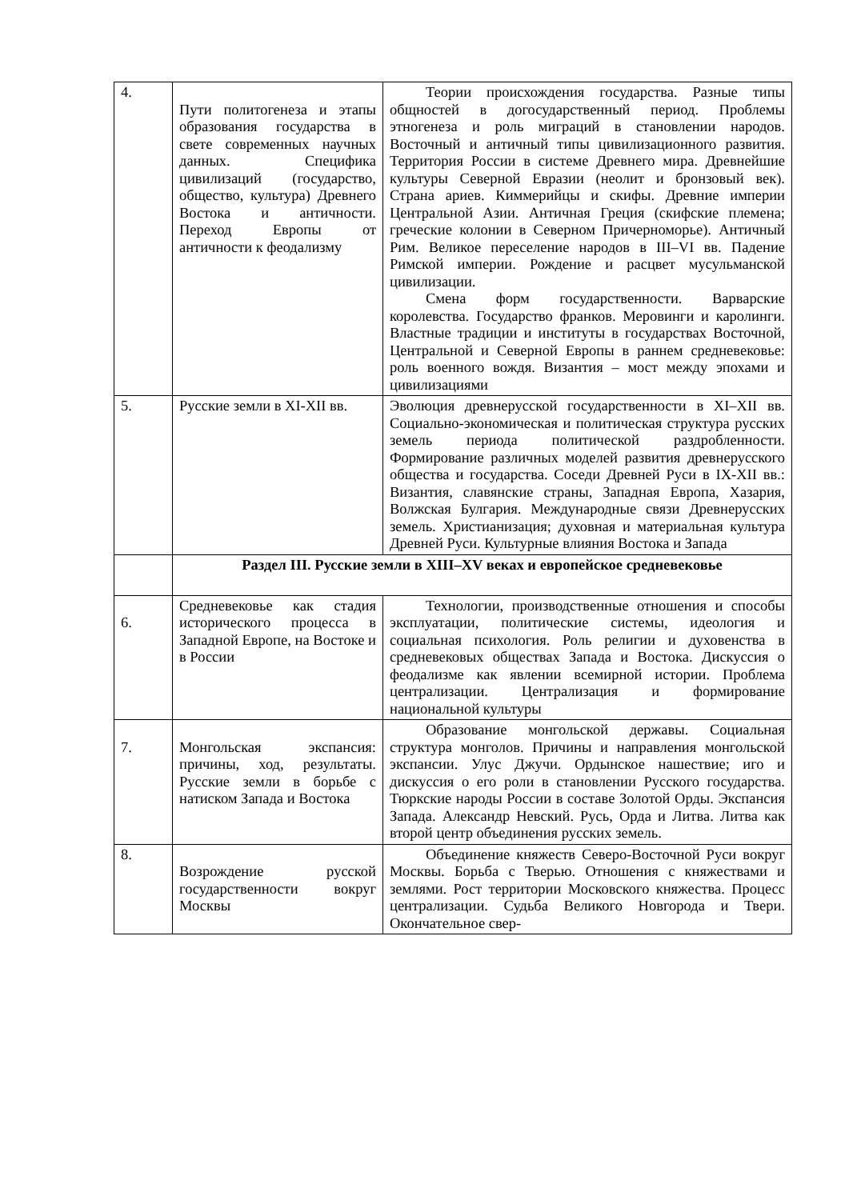| 4. | Пути политогенеза и этапы образования государства в свете современных научных данных. Специфика цивилизаций (государство, общество, культура) Древнего Востока и античности. Переход Европы от античности к феодализму | Теории происхождения государства. Разные типы общностей в догосударственный период. Проблемы этногенеза и роль миграций в становлении народов. Восточный и античный типы цивилизационного развития. Территория России в системе Древнего мира. Древнейшие культуры Северной Евразии (неолит и бронзовый век). Страна ариев. Киммерийцы и скифы. Древние империи Центральной Азии. Античная Греция (скифские племена; греческие колонии в Северном Причерноморье). Античный Рим. Великое переселение народов в III–VI вв. Падение Римской империи. Рождение и расцвет мусульманской цивилизации. Смена форм государственности. Варварские королевства. Государство франков. Меровинги и каролинги. Властные традиции и институты в государствах Восточной, Центральной и Северной Европы в раннем средневековье: роль военного вождя. Византия – мост между эпохами и цивилизациями |
| 5. | Русские земли в XI-XII вв. | Эволюция древнерусской государственности в XI–XII вв. Социально-экономическая и политическая структура русских земель периода политической раздробленности. Формирование различных моделей развития древнерусского общества и государства. Соседи Древней Руси в IX-XII вв.: Византия, славянские страны, Западная Европа, Хазария, Волжская Булгария. Международные связи Древнерусских земель. Христианизация; духовная и материальная культура Древней Руси. Культурные влияния Востока и Запада |
| | Раздел III. Русские земли в XIII–XV веках и европейское средневековье | |
| 6. | Средневековье как стадия исторического процесса в Западной Европе, на Востоке и в России | Технологии, производственные отношения и способы эксплуатации, политические системы, идеология и социальная психология. Роль религии и духовенства в средневековых обществах Запада и Востока. Дискуссия о феодализме как явлении всемирной истории. Проблема централизации. Централизация и формирование национальной культуры |
| 7. | Монгольская экспансия: причины, ход, результаты. Русские земли в борьбе с натиском Запада и Востока | Образование монгольской державы. Социальная структура монголов. Причины и направления монгольской экспансии. Улус Джучи. Ордынское нашествие; иго и дискуссия о его роли в становлении Русского государства. Тюркские народы России в составе Золотой Орды. Экспансия Запада. Александр Невский. Русь, Орда и Литва. Литва как второй центр объединения русских земель. |
| 8. | Возрождение русской государственности вокруг Москвы | Объединение княжеств Северо-Восточной Руси вокруг Москвы. Борьба с Тверью. Отношения с княжествами и землями. Рост территории Московского княжества. Процесс централизации. Судьба Великого Новгорода и Твери. Окончательное свер- |